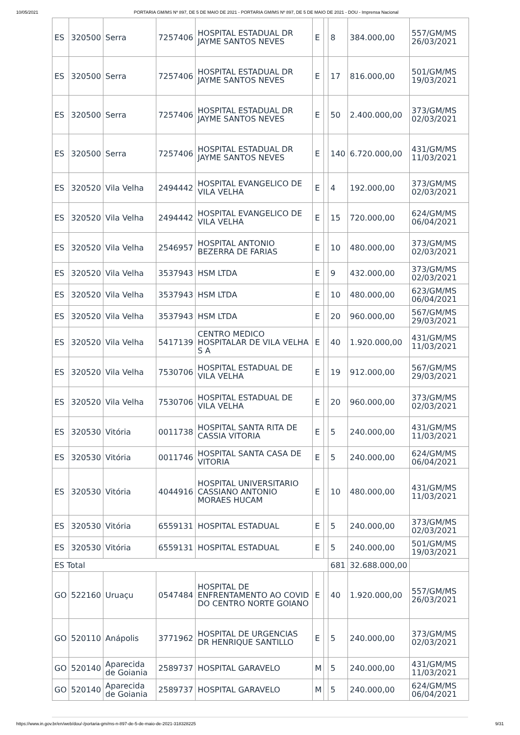10/05/2021 PORTARIA GM/MS Nº 897, DE 5 DE MAIO DE 2021 - PORTARIA GM/MS Nº 897, DE 5 DE MAIO DE 2021 - DOU - Imprensa Nacional
| ES | 320500 | Serra | 7257406 | HOSPITAL ESTADUAL DR JAYME SANTOS NEVES | E | | 8 | 384.000,00 | 557/GM/MS 26/03/2021 |
| ES | 320500 | Serra | 7257406 | HOSPITAL ESTADUAL DR JAYME SANTOS NEVES | E | | 17 | 816.000,00 | 501/GM/MS 19/03/2021 |
| ES | 320500 | Serra | 7257406 | HOSPITAL ESTADUAL DR JAYME SANTOS NEVES | E | | 50 | 2.400.000,00 | 373/GM/MS 02/03/2021 |
| ES | 320500 | Serra | 7257406 | HOSPITAL ESTADUAL DR JAYME SANTOS NEVES | E | | 140 | 6.720.000,00 | 431/GM/MS 11/03/2021 |
| ES | 320520 | Vila Velha | 2494442 | HOSPITAL EVANGELICO DE VILA VELHA | E | | 4 | 192.000,00 | 373/GM/MS 02/03/2021 |
| ES | 320520 | Vila Velha | 2494442 | HOSPITAL EVANGELICO DE VILA VELHA | E | | 15 | 720.000,00 | 624/GM/MS 06/04/2021 |
| ES | 320520 | Vila Velha | 2546957 | HOSPITAL ANTONIO BEZERRA DE FARIAS | E | | 10 | 480.000,00 | 373/GM/MS 02/03/2021 |
| ES | 320520 | Vila Velha | 3537943 | HSM LTDA | E | | 9 | 432.000,00 | 373/GM/MS 02/03/2021 |
| ES | 320520 | Vila Velha | 3537943 | HSM LTDA | E | | 10 | 480.000,00 | 623/GM/MS 06/04/2021 |
| ES | 320520 | Vila Velha | 3537943 | HSM LTDA | E | | 20 | 960.000,00 | 567/GM/MS 29/03/2021 |
| ES | 320520 | Vila Velha | 5417139 | CENTRO MEDICO HOSPITALAR DE VILA VELHA S A | E | | 40 | 1.920.000,00 | 431/GM/MS 11/03/2021 |
| ES | 320520 | Vila Velha | 7530706 | HOSPITAL ESTADUAL DE VILA VELHA | E | | 19 | 912.000,00 | 567/GM/MS 29/03/2021 |
| ES | 320520 | Vila Velha | 7530706 | HOSPITAL ESTADUAL DE VILA VELHA | E | | 20 | 960.000,00 | 373/GM/MS 02/03/2021 |
| ES | 320530 | Vitória | 0011738 | HOSPITAL SANTA RITA DE CASSIA VITORIA | E | | 5 | 240.000,00 | 431/GM/MS 11/03/2021 |
| ES | 320530 | Vitória | 0011746 | HOSPITAL SANTA CASA DE VITORIA | E | | 5 | 240.000,00 | 624/GM/MS 06/04/2021 |
| ES | 320530 | Vitória | 4044916 | HOSPITAL UNIVERSITARIO CASSIANO ANTONIO MORAES HUCAM | E | | 10 | 480.000,00 | 431/GM/MS 11/03/2021 |
| ES | 320530 | Vitória | 6559131 | HOSPITAL ESTADUAL | E | | 5 | 240.000,00 | 373/GM/MS 02/03/2021 |
| ES | 320530 | Vitória | 6559131 | HOSPITAL ESTADUAL | E | | 5 | 240.000,00 | 501/GM/MS 19/03/2021 |
| ES Total | | | | | | | 681 | 32.688.000,00 | |
| GO | 522160 | Uruaçu | 0547484 | HOSPITAL DE ENFRENTAMENTO AO COVID DO CENTRO NORTE GOIANO | E | | 40 | 1.920.000,00 | 557/GM/MS 26/03/2021 |
| GO | 520110 | Anápolis | 3771962 | HOSPITAL DE URGENCIAS DR HENRIQUE SANTILLO | E | | 5 | 240.000,00 | 373/GM/MS 02/03/2021 |
| GO | 520140 | Aparecida de Goiania | 2589737 | HOSPITAL GARAVELO | M | | 5 | 240.000,00 | 431/GM/MS 11/03/2021 |
| GO | 520140 | Aparecida de Goiania | 2589737 | HOSPITAL GARAVELO | M | | 5 | 240.000,00 | 624/GM/MS 06/04/2021 |
https://www.in.gov.br/en/web/dou/-/portaria-gm/ms-n-897-de-5-de-maio-de-2021-318328225 9/31